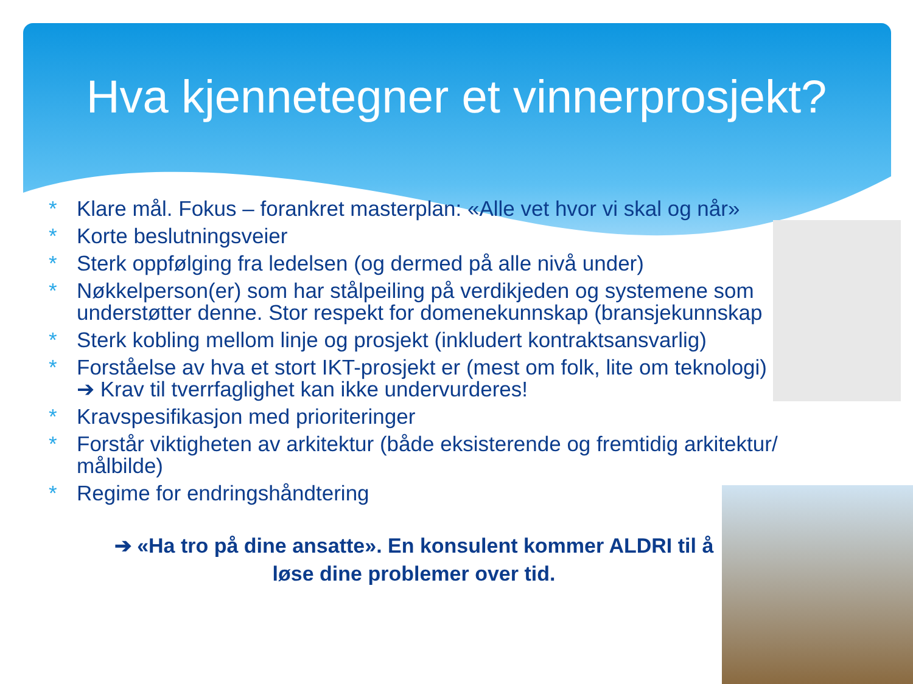Hva kjennetegner et vinnerprosjekt?
* Klare mål. Fokus – forankret masterplan: «Alle vet hvor vi skal og når»
* Korte beslutningsveier
* Sterk oppfølging fra ledelsen (og dermed på alle nivå under)
* Nøkkelperson(er) som har stålpeiling på verdikjeden og systemene som understøtter denne. Stor respekt for domenekunnskap (bransjekunnskap
* Sterk kobling mellom linje og prosjekt (inkludert kontraktsansvarlig)
* Forståelse av hva et stort IKT-prosjekt er (mest om folk, lite om teknologi) ➔ Krav til tverrfaglighet kan ikke undervurderes!
* Kravspesifikasjon med prioriteringer
* Forstår viktigheten av arkitektur (både eksisterende og fremtidig arkitektur/ målbilde)
* Regime for endringshåndtering
➔ «Ha tro på dine ansatte». En konsulent kommer ALDRI til å løse dine problemer over tid.